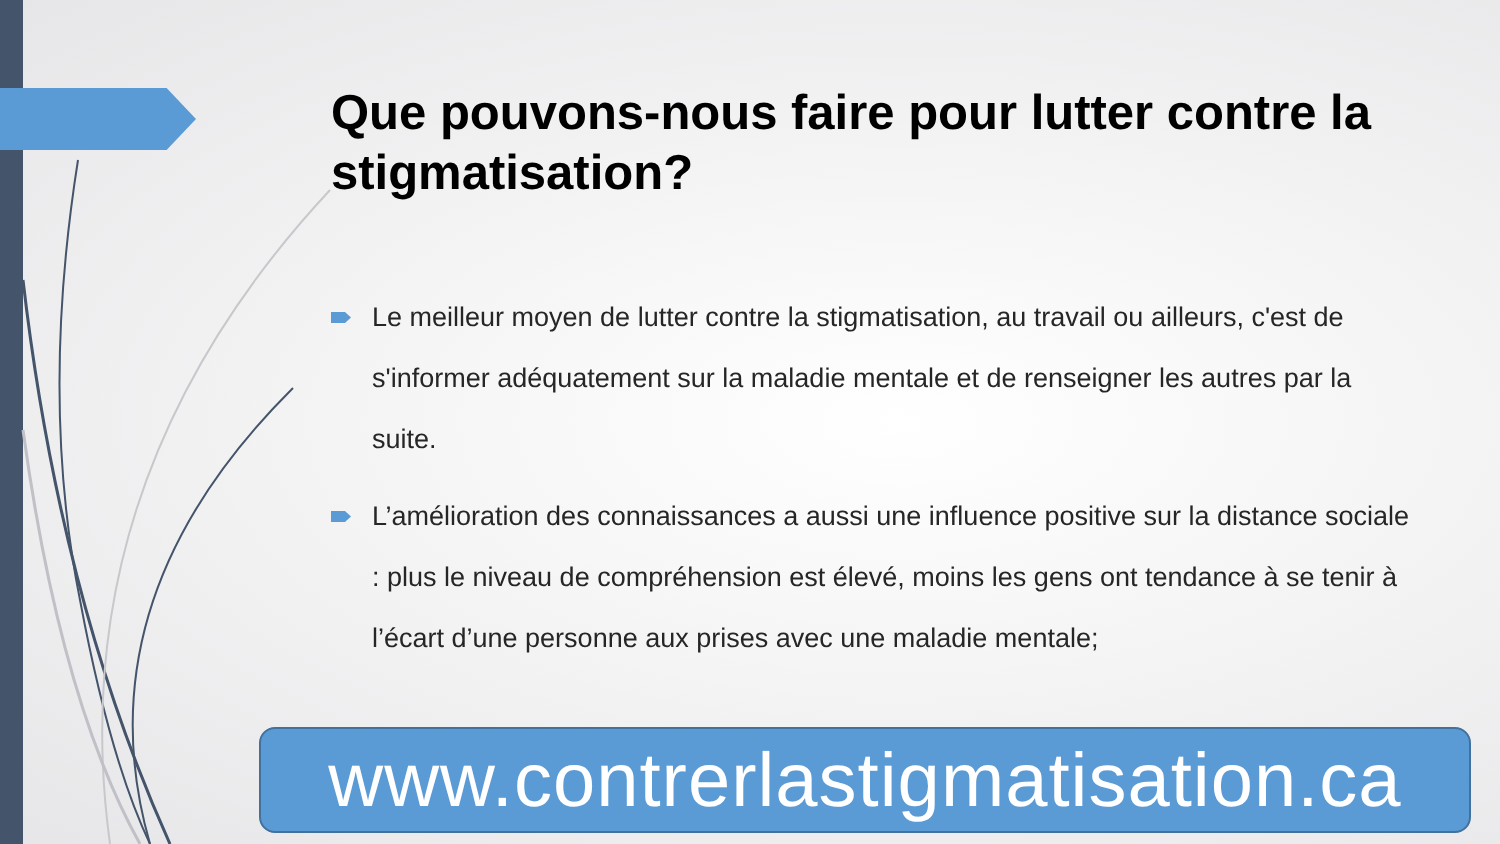Que pouvons-nous faire pour lutter contre la stigmatisation?
Le meilleur moyen de lutter contre la stigmatisation, au travail ou ailleurs, c'est de s'informer adéquatement sur la maladie mentale et de renseigner les autres par la suite.
L’amélioration des connaissances a aussi une influence positive sur la distance sociale : plus le niveau de compréhension est élevé, moins les gens ont tendance à se tenir à l’écart d’une personne aux prises avec une maladie mentale;
www.contrerlastigmatisation.ca